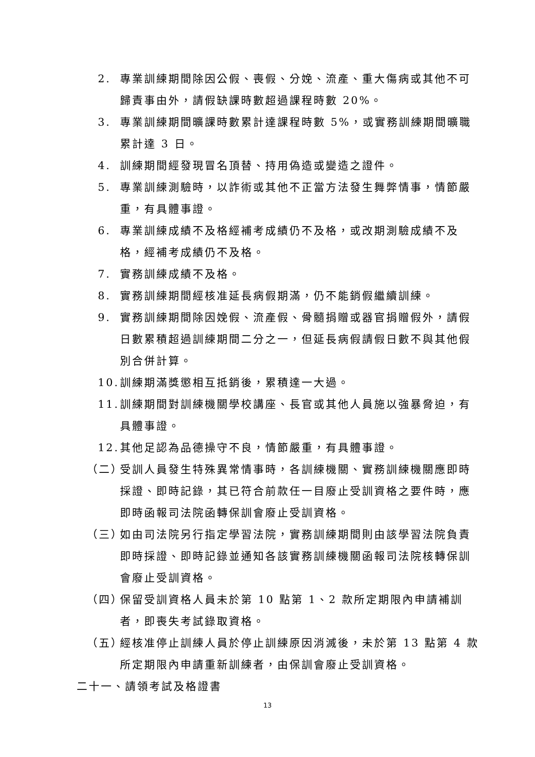2. 專業訓練期間除因公假、喪假、分娩、流產、重大傷病或其他不可歸責事由外，請假缺課時數超過課程時數 20%。
3. 專業訓練期間曠課時數累計達課程時數 5%，或實務訓練期間曠職累計達 3 日。
4. 訓練期間經發現冒名頂替、持用偽造或變造之證件。
5. 專業訓練測驗時，以詐術或其他不正當方法發生舞弊情事，情節嚴重，有具體事證。
6. 專業訓練成績不及格經補考成績仍不及格，或改期測驗成績不及格，經補考成績仍不及格。
7. 實務訓練成績不及格。
8. 實務訓練期間經核准延長病假期滿，仍不能銷假繼續訓練。
9. 實務訓練期間除因娩假、流產假、骨髓捐贈或器官捐贈假外，請假日數累積超過訓練期間二分之一，但延長病假請假日數不與其他假別合併計算。
10. 訓練期滿獎懲相互抵銷後，累積達一大過。
11. 訓練期間對訓練機關學校講座、長官或其他人員施以強暴脅迫，有具體事證。
12. 其他足認為品德操守不良，情節嚴重，有具體事證。
（二） 受訓人員發生特殊異常情事時，各訓練機關、實務訓練機關應即時採證、即時記錄，其已符合前款任一目廢止受訓資格之要件時，應即時函報司法院函轉保訓會廢止受訓資格。
（三） 如由司法院另行指定學習法院，實務訓練期間則由該學習法院負責即時採證、即時記錄並通知各該實務訓練機關函報司法院核轉保訓會廢止受訓資格。
（四） 保留受訓資格人員未於第 10 點第 1、2 款所定期限內申請補訓者，即喪失考試錄取資格。
（五） 經核准停止訓練人員於停止訓練原因消滅後，未於第 13 點第 4 款所定期限內申請重新訓練者，由保訓會廢止受訓資格。
二十一、請領考試及格證書
13